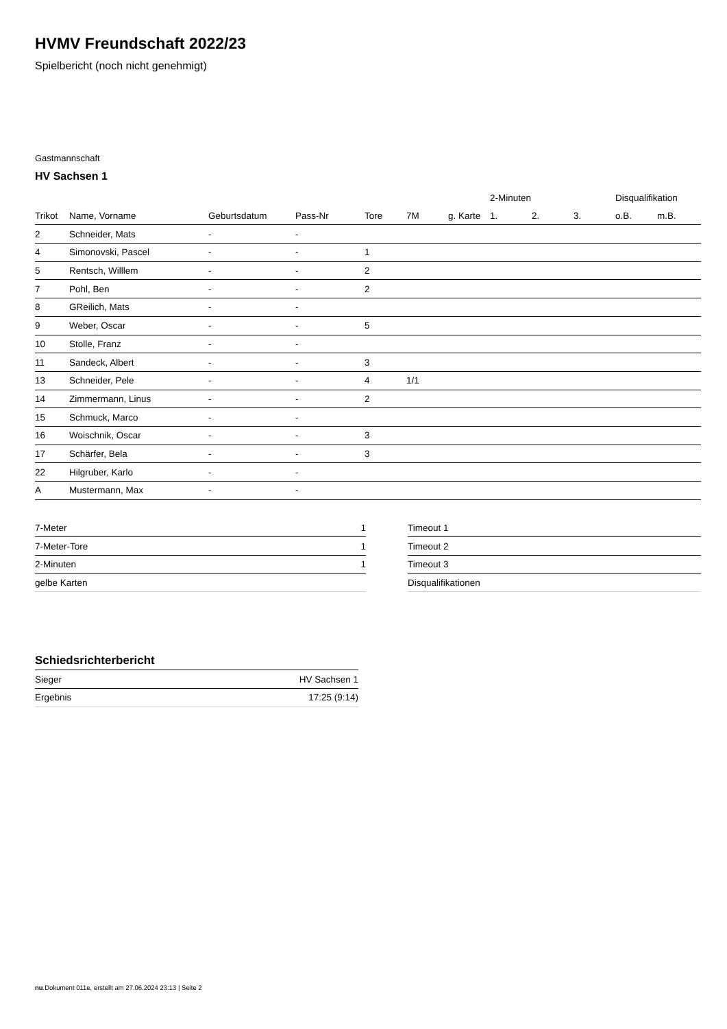HVMV Freundschaft 2022/23
Spielbericht (noch nicht genehmigt)
Gastmannschaft
HV Sachsen 1
| | | | | | | | 2-Minuten | | | Disqualifikation | |
| --- | --- | --- | --- | --- | --- | --- | --- | --- | --- | --- | --- |
| Trikot | Name, Vorname | Geburtsdatum | Pass-Nr | Tore | 7M | g. Karte | 1. | 2. | 3. | o.B. | m.B. |
| 2 | Schneider, Mats | - | - | | | | | | | | |
| 4 | Simonovski, Pascel | - | - | 1 | | | | | | | |
| 5 | Rentsch, Willlem | - | - | 2 | | | | | | | |
| 7 | Pohl, Ben | - | - | 2 | | | | | | | |
| 8 | GReilich, Mats | - | - | | | | | | | | |
| 9 | Weber, Oscar | - | - | 5 | | | | | | | |
| 10 | Stolle, Franz | - | - | | | | | | | | |
| 11 | Sandeck, Albert | - | - | 3 | | | | | | | |
| 13 | Schneider, Pele | - | - | 4 | 1/1 | | | | | | |
| 14 | Zimmermann, Linus | - | - | 2 | | | | | | | |
| 15 | Schmuck, Marco | - | - | | | | | | | | |
| 16 | Woischnik, Oscar | - | - | 3 | | | | | | | |
| 17 | Schärfer, Bela | - | - | 3 | | | | | | | |
| 22 | Hilgruber, Karlo | - | - | | | | | | | | |
| A | Mustermann, Max | - | - | | | | | | | | |
| 7-Meter | 1 |
| 7-Meter-Tore | 1 |
| 2-Minuten | 1 |
| gelbe Karten | |
| Timeout 1 |
| Timeout 2 |
| Timeout 3 |
| Disqualifikationen |
Schiedsrichterbericht
| Sieger | HV Sachsen 1 |
| Ergebnis | 17:25 (9:14) |
nu.Dokument 011e, erstellt am 27.06.2024 23:13 | Seite 2